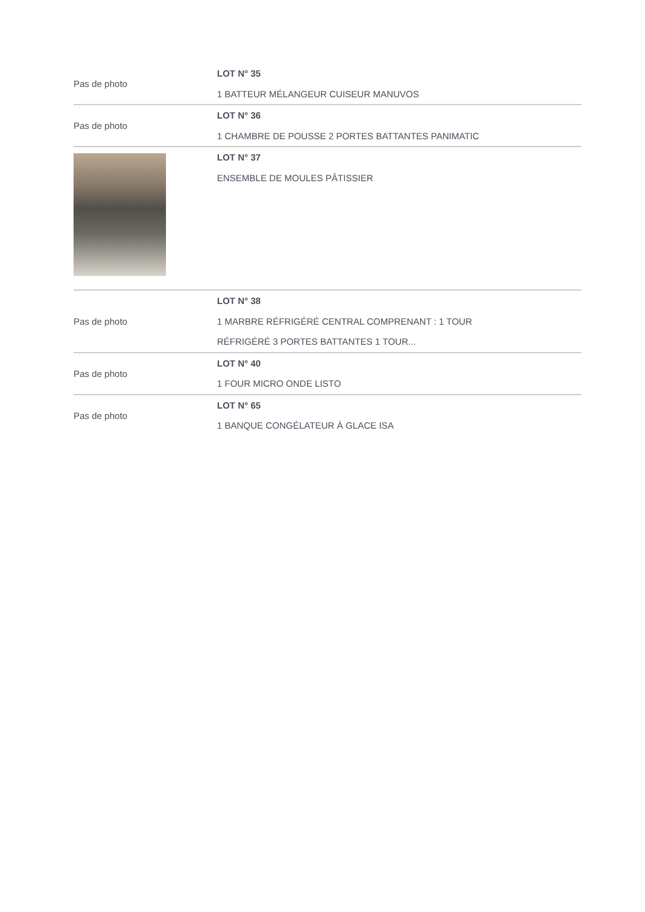| Pas de photo | LOT N° 35 1 BATTEUR MÉLANGEUR CUISEUR MANUVOS |
| Pas de photo | LOT N° 36 1 CHAMBRE DE POUSSE 2 PORTES BATTANTES PANIMATIC |
| | LOT N° 37 ENSEMBLE DE MOULES PÂTISSIER |
| Pas de photo | LOT N° 38 1 MARBRE RÉFRIGÉRÉ CENTRAL COMPRENANT : 1 TOUR RÉFRIGÉRÉ 3 PORTES BATTANTES 1 TOUR... |
| Pas de photo | LOT N° 40 1 FOUR MICRO ONDE LISTO |
| Pas de photo | LOT N° 65 1 BANQUE CONGÉLATEUR À GLACE ISA |